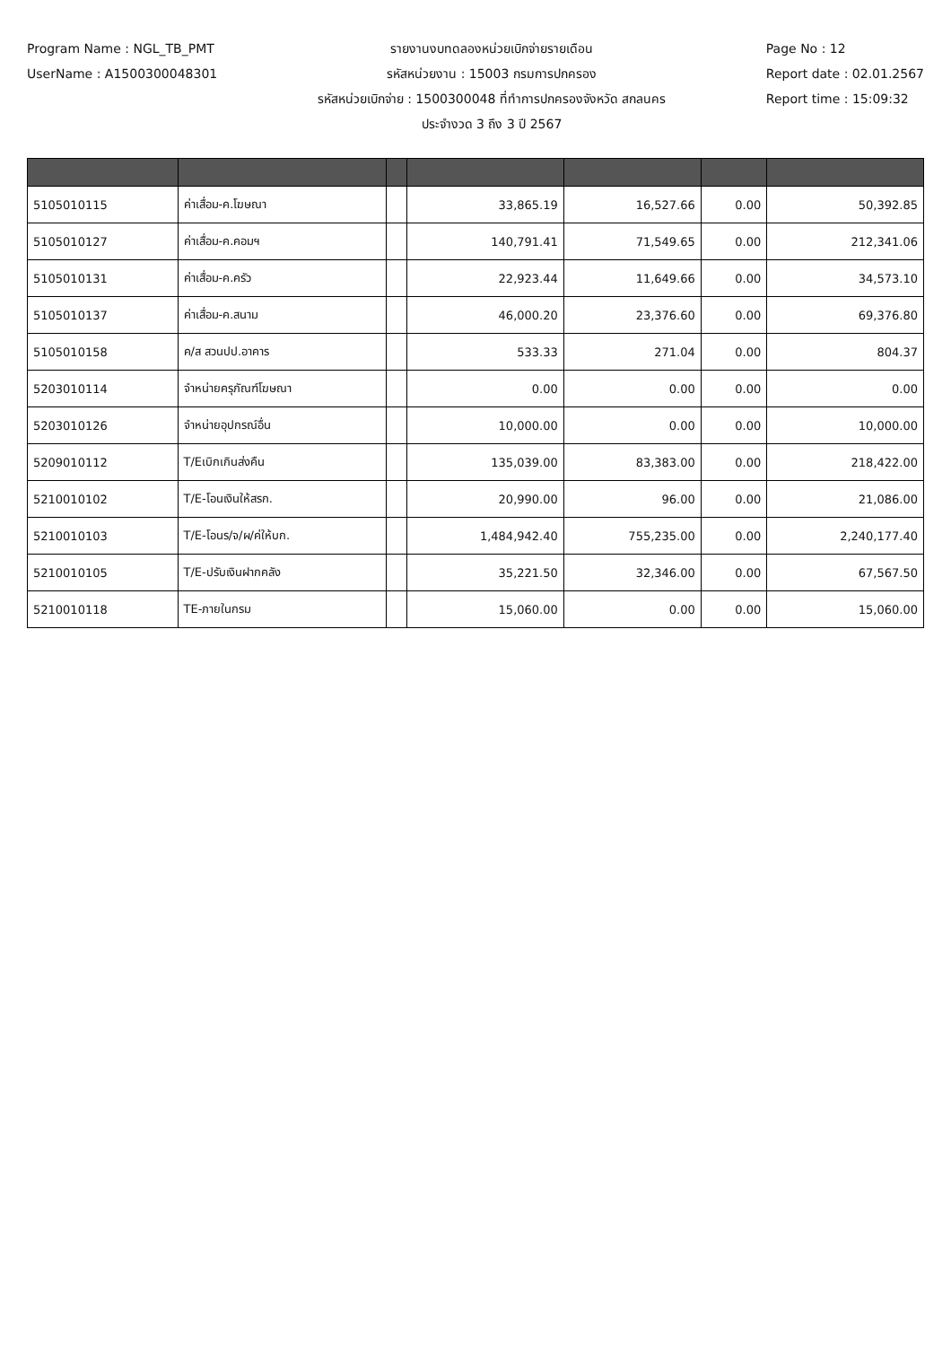Program Name : NGL_TB_PMT
UserName : A1500300048301
รายงานงบทดลองหน่วยเบิกจ่ายรายเดือน
รหัสหน่วยงาน : 15003 กรมการปกครอง
รหัสหน่วยเบิกจ่าย : 1500300048 ที่ทำการปกครองจังหวัด สกลนคร
ประจำงวด 3 ถึง 3 ปี 2567
Page No : 12
Report date : 02.01.2567
Report time : 15:09:32
| 5105010115 | ค่าเสื่อม-ค.โฆษณา | | 33,865.19 | 16,527.66 | 0.00 | 50,392.85 |
| 5105010127 | ค่าเสื่อม-ค.คอมฯ | | 140,791.41 | 71,549.65 | 0.00 | 212,341.06 |
| 5105010131 | ค่าเสื่อม-ค.ครัว | | 22,923.44 | 11,649.66 | 0.00 | 34,573.10 |
| 5105010137 | ค่าเสื่อม-ค.สนาม | | 46,000.20 | 23,376.60 | 0.00 | 69,376.80 |
| 5105010158 | ค/ส สวนปป.อาคาร | | 533.33 | 271.04 | 0.00 | 804.37 |
| 5203010114 | จำหน่ายครุภัณฑ์โฆษณา | | 0.00 | 0.00 | 0.00 | 0.00 |
| 5203010126 | จำหน่ายอุปกรณ์อื่น | | 10,000.00 | 0.00 | 0.00 | 10,000.00 |
| 5209010112 | T/Eเบิกเกินส่งคืน | | 135,039.00 | 83,383.00 | 0.00 | 218,422.00 |
| 5210010102 | T/E-โอนเงินให้สรก. | | 20,990.00 | 96.00 | 0.00 | 21,086.00 |
| 5210010103 | T/E-โอนร/จ/ผ/ค่ให้บก. | | 1,484,942.40 | 755,235.00 | 0.00 | 2,240,177.40 |
| 5210010105 | T/E-ปรับเงินฝากคลัง | | 35,221.50 | 32,346.00 | 0.00 | 67,567.50 |
| 5210010118 | TE-ภายในกรม | | 15,060.00 | 0.00 | 0.00 | 15,060.00 |